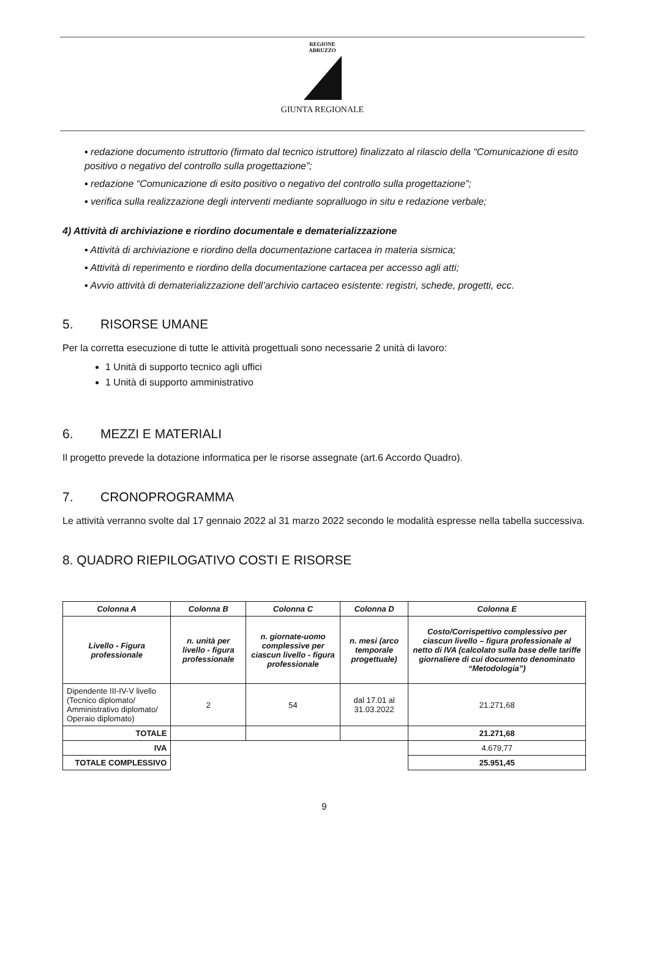REGIONE
ABRUZZO
GIUNTA REGIONALE
▪ redazione documento istruttorio (firmato dal tecnico istruttore) finalizzato al rilascio della “Comunicazione di esito positivo o negativo del controllo sulla progettazione”;
▪ redazione “Comunicazione di esito positivo o negativo del controllo sulla progettazione”;
▪ verifica sulla realizzazione degli interventi mediante sopralluogo in situ e redazione verbale;
4) Attività di archiviazione e riordino documentale e dematerializzazione
▪ Attività di archiviazione e riordino della documentazione cartacea in materia sismica;
▪ Attività di reperimento e riordino della documentazione cartacea per accesso agli atti;
▪ Avvio attività di dematerializzazione dell’archivio cartaceo esistente: registri, schede, progetti, ecc.
5. RISORSE UMANE
Per la corretta esecuzione di tutte le attività progettuali sono necessarie 2 unità di lavoro:
1 Unità di supporto tecnico agli uffici
1 Unità di supporto amministrativo
6. MEZZI E MATERIALI
Il progetto prevede la dotazione informatica per le risorse assegnate (art.6 Accordo Quadro).
7. CRONOPROGRAMMA
Le attività verranno svolte dal 17 gennaio 2022 al 31 marzo 2022 secondo le modalità espresse nella tabella successiva.
8. QUADRO RIEPILOGATIVO COSTI E RISORSE
| Colonna A | Colonna B | Colonna C | Colonna D | Colonna E |
| --- | --- | --- | --- | --- |
| Livello - Figura professionale | n. unità per livello - figura professionale | n. giornate-uomo complessive per ciascun livello - figura professionale | n. mesi (arco temporale progettuale) | Costo/Corrispettivo complessivo per ciascun livello – figura professionale al netto di IVA (calcolato sulla base delle tariffe giornaliere di cui documento denominato “Metodologia”) |
| Dipendente III-IV-V livello (Tecnico diplomato/ Amministrativo diplomato/ Operaio diplomato) | 2 | 54 | dal 17.01 al 31.03.2022 | 21.271,68 |
| TOTALE | | | | 21.271,68 |
| IVA | | | | 4.679,77 |
| TOTALE COMPLESSIVO | | | | 25.951,45 |
9